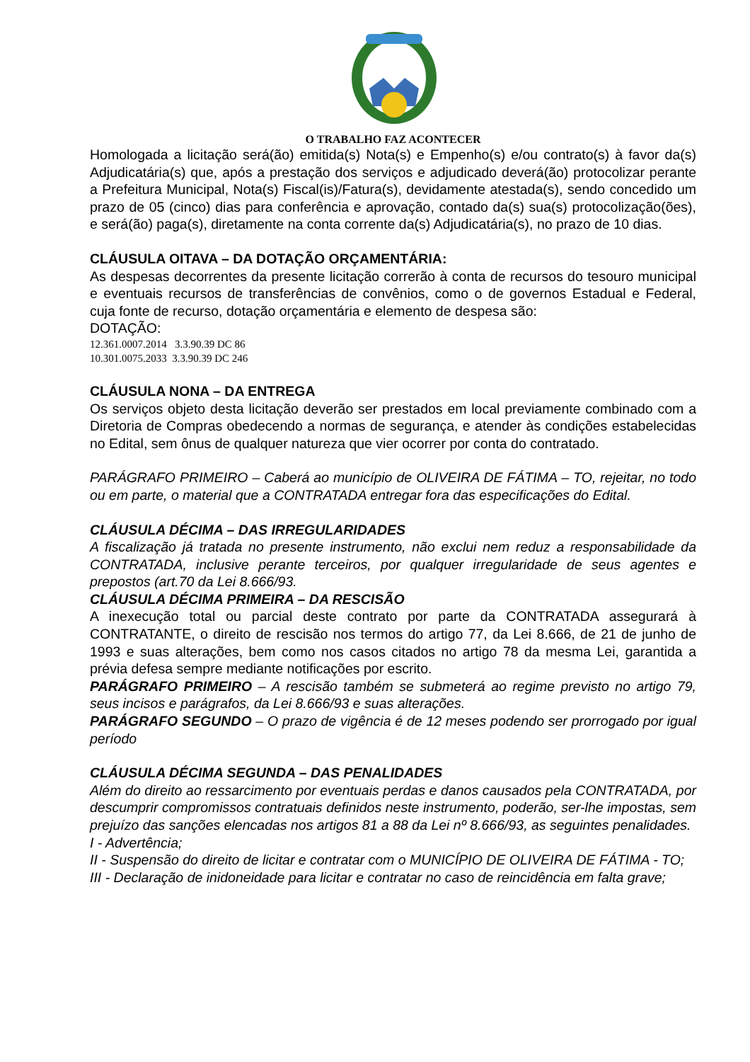O TRABALHO FAZ ACONTECER
Homologada a licitação será(ão) emitida(s) Nota(s) e Empenho(s) e/ou contrato(s) à favor da(s) Adjudicatária(s) que, após a prestação dos serviços e adjudicado deverá(ão) protocolizar perante a Prefeitura Municipal, Nota(s) Fiscal(is)/Fatura(s), devidamente atestada(s), sendo concedido um prazo de 05 (cinco) dias para conferência e aprovação, contado da(s) sua(s) protocolização(ões), e será(ão) paga(s), diretamente na conta corrente da(s) Adjudicatária(s), no prazo de 10 dias.
CLÁUSULA OITAVA – DA DOTAÇÃO ORÇAMENTÁRIA:
As despesas decorrentes da presente licitação correrão à conta de recursos do tesouro municipal e eventuais recursos de transferências de convênios, como o de governos Estadual e Federal, cuja fonte de recurso, dotação orçamentária e elemento de despesa são:
DOTAÇÃO:
12.361.0007.2014 3.3.90.39 DC 86
10.301.0075.2033 3.3.90.39 DC 246
CLÁUSULA NONA – DA ENTREGA
Os serviços objeto desta licitação deverão ser prestados em local previamente combinado com a Diretoria de Compras obedecendo a normas de segurança, e atender às condições estabelecidas no Edital, sem ônus de qualquer natureza que vier ocorrer por conta do contratado.
PARÁGRAFO PRIMEIRO – Caberá ao município de OLIVEIRA DE FÁTIMA – TO, rejeitar, no todo ou em parte, o material que a CONTRATADA entregar fora das especificações do Edital.
CLÁUSULA DÉCIMA – DAS IRREGULARIDADES
A fiscalização já tratada no presente instrumento, não exclui nem reduz a responsabilidade da CONTRATADA, inclusive perante terceiros, por qualquer irregularidade de seus agentes e prepostos (art.70 da Lei 8.666/93.
CLÁUSULA DÉCIMA PRIMEIRA – DA RESCISÃO
A inexecução total ou parcial deste contrato por parte da CONTRATADA assegurará à CONTRATANTE, o direito de rescisão nos termos do artigo 77, da Lei 8.666, de 21 de junho de 1993 e suas alterações, bem como nos casos citados no artigo 78 da mesma Lei, garantida a prévia defesa sempre mediante notificações por escrito.
PARÁGRAFO PRIMEIRO – A rescisão também se submeterá ao regime previsto no artigo 79, seus incisos e parágrafos, da Lei 8.666/93 e suas alterações.
PARÁGRAFO SEGUNDO – O prazo de vigência é de 12 meses podendo ser prorrogado por igual período
CLÁUSULA DÉCIMA SEGUNDA – DAS PENALIDADES
Além do direito ao ressarcimento por eventuais perdas e danos causados pela CONTRATADA, por descumprir compromissos contratuais definidos neste instrumento, poderão, ser-lhe impostas, sem prejuízo das sanções elencadas nos artigos 81 a 88 da Lei nº 8.666/93, as seguintes penalidades.
I - Advertência;
II - Suspensão do direito de licitar e contratar com o MUNICÍPIO DE OLIVEIRA DE FÁTIMA - TO;
III - Declaração de inidoneidade para licitar e contratar no caso de reincidência em falta grave;